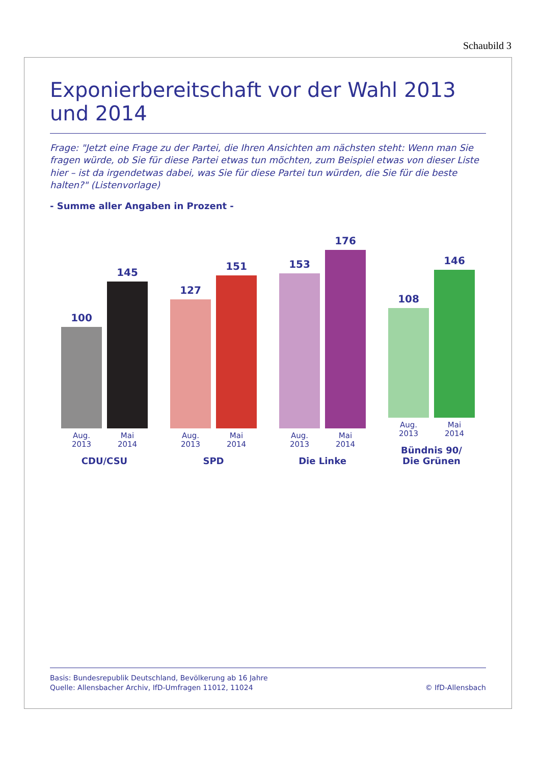Schaubild 3
Exponierbereitschaft vor der Wahl 2013 und 2014
Frage: "Jetzt eine Frage zu der Partei, die Ihren Ansichten am nächsten steht: Wenn man Sie fragen würde, ob Sie für diese Partei etwas tun möchten, zum Beispiel etwas von dieser Liste hier – ist da irgendetwas dabei, was Sie für diese Partei tun würden, die Sie für die beste halten?" (Listenvorlage)
- Summe aller Angaben in Prozent -
100
Aug.
2013
145
Mai
2014
CDU/CSU
127
Aug.
2013
151
Mai
2014
SPD
153
Aug.
2013
176
Mai
2014
Die Linke
108
Aug.
2013
146
Mai
2014
Bündnis 90/
Die Grünen
Basis: Bundesrepublik Deutschland, Bevölkerung ab 16 Jahre
Quelle: Allensbacher Archiv, IfD-Umfragen 11012, 11024
© IfD-Allensbach